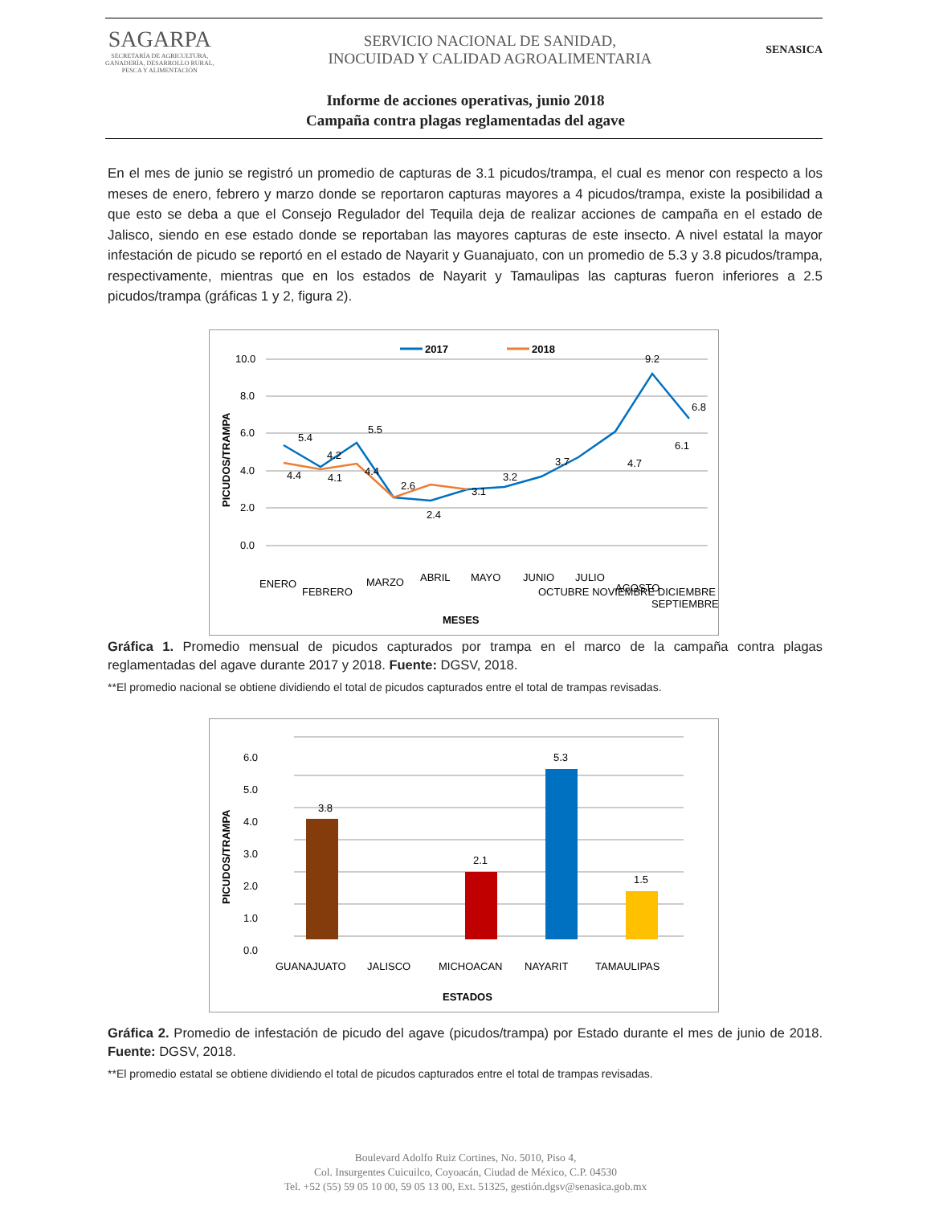SAGARPA
SECRETARÍA DE AGRICULTURA,
GANADERÍA, DESARROLLO RURAL,
PESCA Y ALIMENTACIÓN
SERVICIO NACIONAL DE SANIDAD,
INOCUIDAD Y CALIDAD AGROALIMENTARIA
SENASICA
Informe de acciones operativas, junio 2018
Campaña contra plagas reglamentadas del agave
En el mes de junio se registró un promedio de capturas de 3.1 picudos/trampa, el cual es menor con respecto a los meses de enero, febrero y marzo donde se reportaron capturas mayores a 4 picudos/trampa, existe la posibilidad a que esto se deba a que el Consejo Regulador del Tequila deja de realizar acciones de campaña en el estado de Jalisco, siendo en ese estado donde se reportaban las mayores capturas de este insecto. A nivel estatal la mayor infestación de picudo se reportó en el estado de Nayarit y Guanajuato, con un promedio de 5.3 y 3.8 picudos/trampa, respectivamente, mientras que en los estados de Nayarit y Tamaulipas las capturas fueron inferiores a 2.5 picudos/trampa (gráficas 1 y 2, figura 2).
2017
2018
10.0
8.0
6.0
4.0
2.0
0.0
PICUDOS/TRAMPA
5.4
4.2
5.5
4.4
4.1
4.4
2.6
2.4
3.1
3.2
3.7
4.7
6.1
9.2
6.8
ENERO
FEBRERO
MARZO
ABRIL
MAYO
JUNIO
JULIO
AGOSTO
SEPTIEMBRE
OCTUBRE NOVIEMBRE DICIEMBRE
MESES
Gráfica 1. Promedio mensual de picudos capturados por trampa en el marco de la campaña contra plagas reglamentadas del agave durante 2017 y 2018. Fuente: DGSV, 2018.
**El promedio nacional se obtiene dividiendo el total de picudos capturados entre el total de trampas revisadas.
6.0
5.0
4.0
3.0
2.0
1.0
0.0
PICUDOS/TRAMPA
3.8
2.1
5.3
1.5
GUANAJUATO
JALISCO
MICHOACAN
NAYARIT
TAMAULIPAS
ESTADOS
Gráfica 2. Promedio de infestación de picudo del agave (picudos/trampa) por Estado durante el mes de junio de 2018. Fuente: DGSV, 2018.
**El promedio estatal se obtiene dividiendo el total de picudos capturados entre el total de trampas revisadas.
Boulevard Adolfo Ruiz Cortines, No. 5010, Piso 4,
Col. Insurgentes Cuicuilco, Coyoacán, Ciudad de México, C.P. 04530
Tel. +52 (55) 59 05 10 00, 59 05 13 00, Ext. 51325, gestión.dgsv@senasica.gob.mx